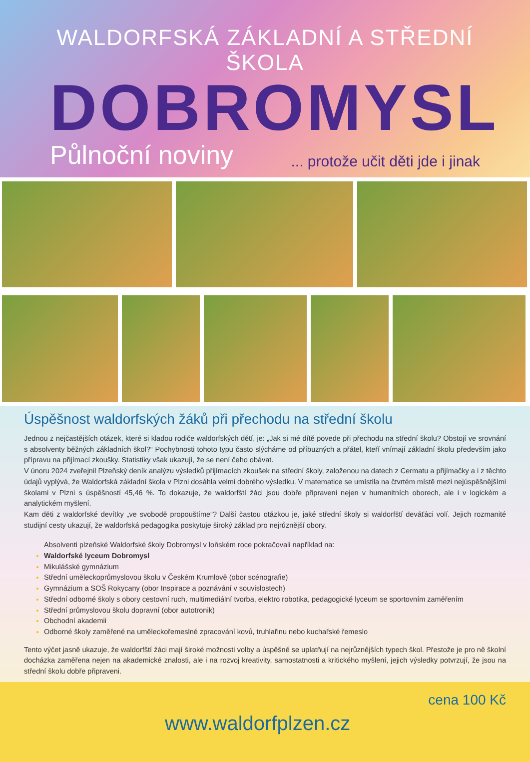WALDORFSKÁ ZÁKLADNÍ A STŘEDNÍ ŠKOLA
DOBROMYSL
Půlnoční noviny
... protože učit děti jde i jinak
Úspěšnost waldorfských žáků při přechodu na střední školu
Jednou z nejčastějších otázek, které si kladou rodiče waldorfských dětí, je: „Jak si mé dítě povede při přechodu na střední školu? Obstojí ve srovnání s absolventy běžných základních škol?“ Pochybnosti tohoto typu často slýcháme od příbuzných a přátel, kteří vnímají základní školu především jako přípravu na přijímací zkoušky. Statistiky však ukazují, že se není čeho obávat.
V únoru 2024 zveřejnil Plzeňský deník analýzu výsledků přijímacích zkoušek na střední školy, založenou na datech z Cermatu a přijímačky a i z těchto údajů vyplývá, že Waldorfská základní škola v Plzni dosáhla velmi dobrého výsledku. V matematice se umístila na čtvrtém místě mezi nejúspěšnějšími školami v Plzni s úspěšností 45,46 %. To dokazuje, že waldorfští žáci jsou dobře připraveni nejen v humanitních oborech, ale i v logickém a analytickém myšlení.
Kam děti z waldorfské devítky „ve svobodě propouštíme“? Další častou otázkou je, jaké střední školy si waldorfští deváťáci volí. Jejich rozmanité studijní cesty ukazují, že waldorfská pedagogika poskytuje široký základ pro nejrůznější obory.
Absolventi plzeňské Waldorfské školy Dobromysl v loňském roce pokračovali například na:
Waldorfské lyceum Dobromysl
Mikulášské gymnázium
Střední uměleckoprůmyslovou školu v Českém Krumlově (obor scénografie)
Gymnázium a SOŠ Rokycany (obor Inspirace a poznávání v souvislostech)
Střední odborné školy s obory cestovní ruch, multimediální tvorba, elektro robotika, pedagogické lyceum se sportovním zaměřením
Střední průmyslovou školu dopravní (obor autotronik)
Obchodní akademii
Odborné školy zaměřené na uměleckořemeslné zpracování kovů, truhlařinu nebo kuchařské řemeslo
Tento výčet jasně ukazuje, že waldorfští žáci mají široké možnosti volby a úspěšně se uplatňují na nejrůznějších typech škol. Přestože je pro ně školní docházka zaměřena nejen na akademické znalosti, ale i na rozvoj kreativity, samostatnosti a kritického myšlení, jejich výsledky potvrzují, že jsou na střední školu dobře připraveni.
www.waldorfplzen.cz
cena 100 Kč